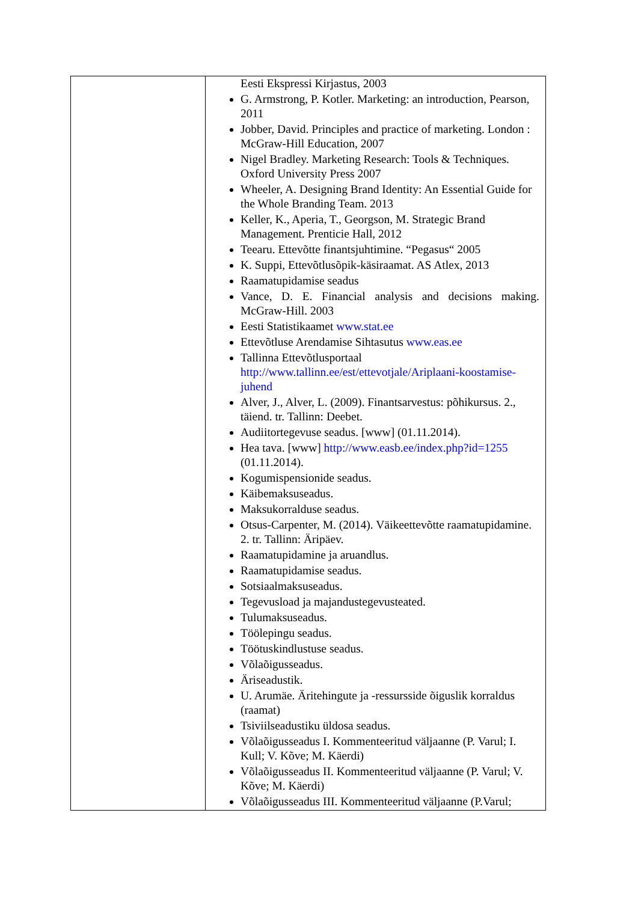| | Eesti Ekspressi Kirjastus, 2003 G. Armstrong, P. Kotler. Marketing: an introduction, Pearson, 2011 Jobber, David. Principles and practice of marketing. London : McGraw-Hill Education, 2007 Nigel Bradley. Marketing Research: Tools & Techniques. Oxford University Press 2007 Wheeler, A. Designing Brand Identity: An Essential Guide for the Whole Branding Team. 2013 Keller, K., Aperia, T., Georgson, M. Strategic Brand Management. Prenticie Hall, 2012 Teearu. Ettevõtte finantsjuhtimine. “Pegasus“ 2005 K. Suppi, Ettevõtlusõpik-käsiraamat. AS Atlex, 2013 Raamatupidamise seadus Vance, D. E. Financial analysis and decisions making. McGraw-Hill. 2003 Eesti Statistikaamet www.stat.ee Ettevõtluse Arendamise Sihtasutus www.eas.ee Tallinna Ettevõtlusportaal http://www.tallinn.ee/est/ettevotjale/Ariplaani-koostamise-juhend Alver, J., Alver, L. (2009). Finantsarvestus: põhikursus. 2., täiend. tr. Tallinn: Deebet. Audiitortegevuse seadus. [www] (01.11.2014). Hea tava. [www] http://www.easb.ee/index.php?id=1255 (01.11.2014). Kogumispensionide seadus. Käibemaksuseadus. Maksukorralduse seadus. Otsus-Carpenter, M. (2014). Väikeettevõtte raamatupidamine. 2. tr. Tallinn: Äripäev. Raamatupidamine ja aruandlus. Raamatupidamise seadus. Sotsiaalmaksuseadus. Tegevusload ja majandustegevusteated. Tulumaksuseadus. Töölepingu seadus. Töötuskindlustuse seadus. Võlaõigusseadus. Äriseadustik. U. Arumäe. Äritehingute ja -ressursside õiguslik korraldus (raamat) Tsiviilseadustiku üldosa seadus. Võlaõigusseadus I. Kommenteeritud väljaanne (P. Varul; I. Kull; V. Kõve; M. Käerdi) Võlaõigusseadus II. Kommenteeritud väljaanne (P. Varul; V. Kõve; M. Käerdi) Võlaõigusseadus III. Kommenteeritud väljaanne (P.Varul; |